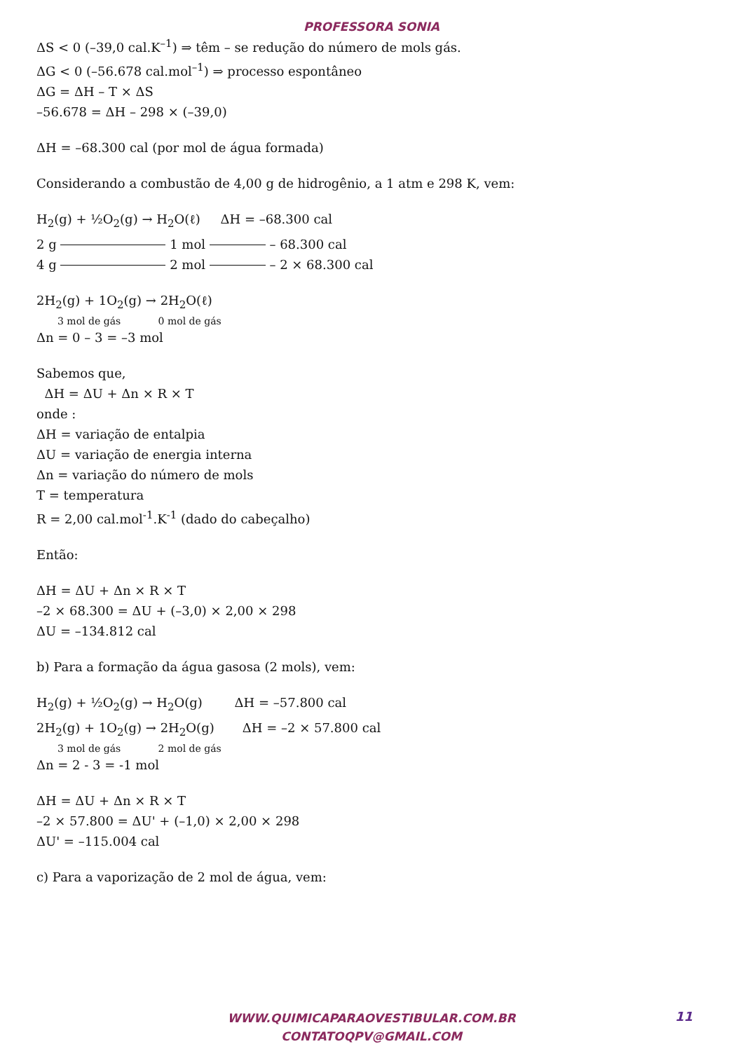PROFESSORA SONIA
ΔS < 0 (–39,0 cal.K<sup>–1</sup>) ⇒ têm – se redução do número de mols gás.
ΔG < 0 (–56.678 cal.mol<sup>–1</sup>) ⇒ processo espontâneo
ΔG = ΔH – T × ΔS
–56.678 = ΔH – 298 × (–39,0)
ΔH = –68.300 cal (por mol de água formada)
Considerando a combustão de 4,00 g de hidrogênio, a 1 atm e 298 K, vem:
H<sub>2</sub>(g) + ½O<sub>2</sub>(g) → H<sub>2</sub>O(ℓ) ΔH = –68.300 cal
2 g 1 mol – 68.300 cal
4 g 2 mol – 2 × 68.300 cal
2H<sub>2</sub>(g) + 1O<sub>2</sub>(g) → 2H<sub>2</sub>O(ℓ)
3 mol de gás 0 mol de gás
Δn = 0 – 3 = –3 mol
Sabemos que,
ΔH = ΔU + Δn × R × T
onde :
ΔH = variação de entalpia
ΔU = variação de energia interna
Δn = variação do número de mols
T = temperatura
R = 2,00 cal.mol<sup>-1</sup>.K<sup>-1</sup> (dado do cabeçalho)
Então:
ΔH = ΔU + Δn × R × T
–2 × 68.300 = ΔU + (–3,0) × 2,00 × 298
ΔU = –134.812 cal
b) Para a formação da água gasosa (2 mols), vem:
H<sub>2</sub>(g) + ½O<sub>2</sub>(g) → H<sub>2</sub>O(g) ΔH = –57.800 cal
2H<sub>2</sub>(g) + 1O<sub>2</sub>(g) → 2H<sub>2</sub>O(g) ΔH = –2 × 57.800 cal
3 mol de gás 2 mol de gás
Δn = 2 - 3 = -1 mol
ΔH = ΔU + Δn × R × T
–2 × 57.800 = ΔU' + (–1,0) × 2,00 × 298
ΔU' = –115.004 cal
c) Para a vaporização de 2 mol de água, vem:
WWW.QUIMICAPARAOVESTIBULAR.COM.BR
CONTATOQPV@GMAIL.COM
11